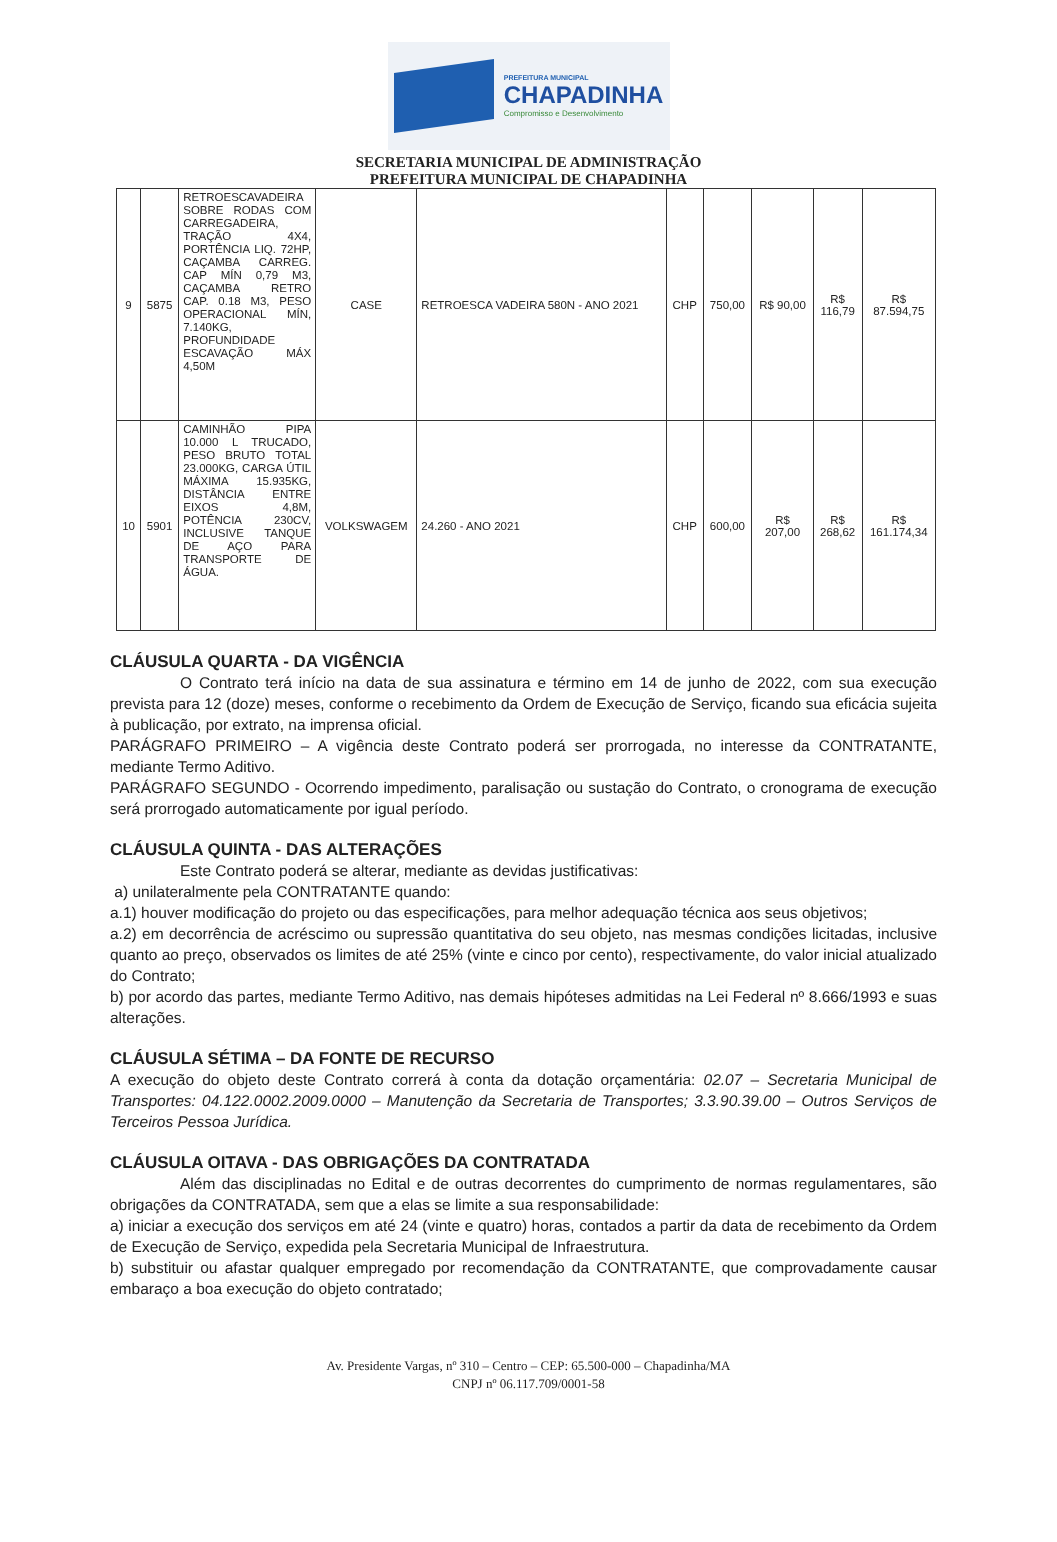PREFEITURA MUNICIPAL
CHAPADINHA
Compromisso e Desenvolvimento
SECRETARIA MUNICIPAL DE ADMINISTRAÇÃO
PREFEITURA MUNICIPAL DE CHAPADINHA
| 9 | 5875 | RETROESCAVADEIRA SOBRE RODAS COM CARREGADEIRA, TRAÇÃO 4X4, PORTÊNCIA LIQ. 72HP, CAÇAMBA CARREG. CAP MÍN 0,79 M3, CAÇAMBA RETRO CAP. 0.18 M3, PESO OPERACIONAL MÍN, 7.140KG, PROFUNDIDADE ESCAVAÇÃO MÁX 4,50M | CASE | RETROESCA VADEIRA 580N - ANO 2021 | CHP | 750,00 | R$ 90,00 | R$ 116,79 | R$ 87.594,75 |
| 10 | 5901 | CAMINHÃO PIPA 10.000 L TRUCADO, PESO BRUTO TOTAL 23.000KG, CARGA ÚTIL MÁXIMA 15.935KG, DISTÂNCIA ENTRE EIXOS 4,8M, POTÊNCIA 230CV, INCLUSIVE TANQUE DE AÇO PARA TRANSPORTE DE ÁGUA. | VOLKSWAGEM | 24.260 - ANO 2021 | CHP | 600,00 | R$ 207,00 | R$ 268,62 | R$ 161.174,34 |
CLÁUSULA QUARTA - DA VIGÊNCIA
O Contrato terá início na data de sua assinatura e término em 14 de junho de 2022, com sua execução prevista para 12 (doze) meses, conforme o recebimento da Ordem de Execução de Serviço, ficando sua eficácia sujeita à publicação, por extrato, na imprensa oficial.
PARÁGRAFO PRIMEIRO – A vigência deste Contrato poderá ser prorrogada, no interesse da CONTRATANTE, mediante Termo Aditivo.
PARÁGRAFO SEGUNDO - Ocorrendo impedimento, paralisação ou sustação do Contrato, o cronograma de execução será prorrogado automaticamente por igual período.
CLÁUSULA QUINTA - DAS ALTERAÇÕES
Este Contrato poderá se alterar, mediante as devidas justificativas:
a) unilateralmente pela CONTRATANTE quando:
a.1) houver modificação do projeto ou das especificações, para melhor adequação técnica aos seus objetivos;
a.2) em decorrência de acréscimo ou supressão quantitativa do seu objeto, nas mesmas condições licitadas, inclusive quanto ao preço, observados os limites de até 25% (vinte e cinco por cento), respectivamente, do valor inicial atualizado do Contrato;
b) por acordo das partes, mediante Termo Aditivo, nas demais hipóteses admitidas na Lei Federal nº 8.666/1993 e suas alterações.
CLÁUSULA SÉTIMA – DA FONTE DE RECURSO
A execução do objeto deste Contrato correrá à conta da dotação orçamentária: 02.07 – Secretaria Municipal de Transportes: 04.122.0002.2009.0000 – Manutenção da Secretaria de Transportes; 3.3.90.39.00 – Outros Serviços de Terceiros Pessoa Jurídica.
CLÁUSULA OITAVA - DAS OBRIGAÇÕES DA CONTRATADA
Além das disciplinadas no Edital e de outras decorrentes do cumprimento de normas regulamentares, são obrigações da CONTRATADA, sem que a elas se limite a sua responsabilidade:
a) iniciar a execução dos serviços em até 24 (vinte e quatro) horas, contados a partir da data de recebimento da Ordem de Execução de Serviço, expedida pela Secretaria Municipal de Infraestrutura.
b) substituir ou afastar qualquer empregado por recomendação da CONTRATANTE, que comprovadamente causar embaraço a boa execução do objeto contratado;
Av. Presidente Vargas, nº 310 – Centro – CEP: 65.500-000 – Chapadinha/MA
CNPJ nº 06.117.709/0001-58